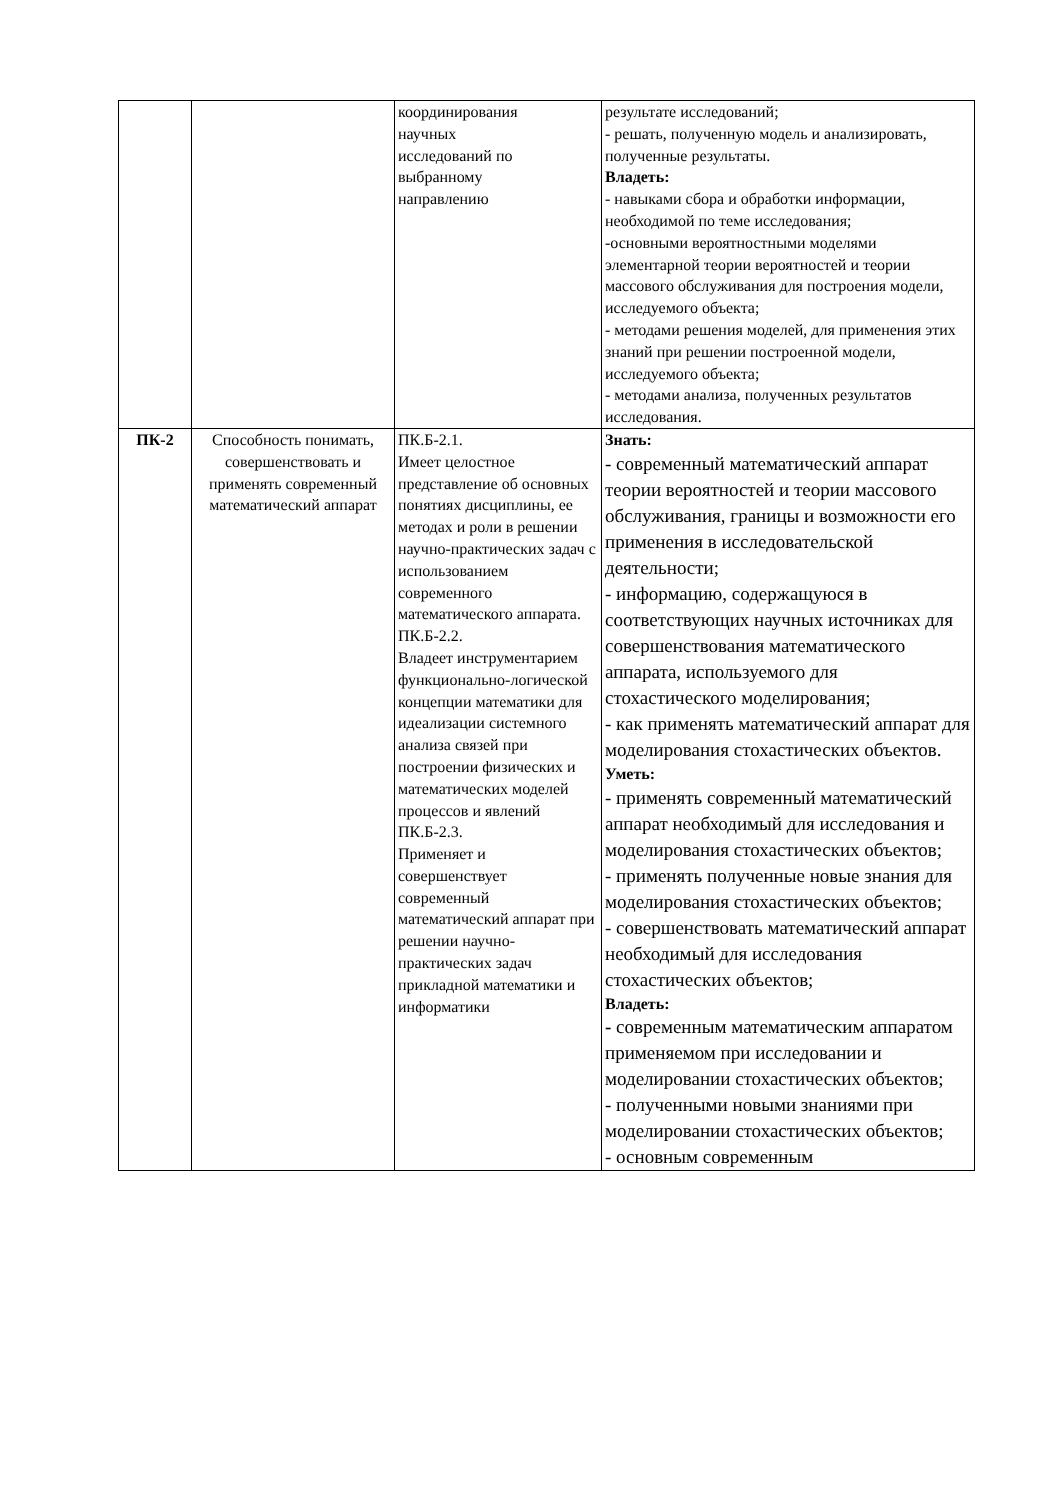| | | координирования научных исследований по выбранному направлению | результате исследований; - решать, полученную модель и анализировать, полученные результаты. Владеть: - навыками сбора и обработки информации, необходимой по теме исследования; -основными вероятностными моделями элементарной теории вероятностей и теории массового обслуживания для построения модели, исследуемого объекта; - методами решения моделей, для применения этих знаний при решении построенной модели, исследуемого объекта; - методами анализа, полученных результатов исследования. |
| ПК-2 | Способность понимать, совершенствовать и применять современный математический аппарат | ПК.Б-2.1. Имеет целостное представление об основных понятиях дисциплины, ее методах и роли в решении научно-практических задач с использованием современного математического аппарата. ПК.Б-2.2. Владеет инструментарием функционально-логической концепции математики для идеализации системного анализа связей при построении физических и математических моделей процессов и явлений ПК.Б-2.3. Применяет и совершенствует современный математический аппарат при решении научно-практических задач прикладной математики и информатики | Знать: - современный математический аппарат теории вероятностей и теории массового обслуживания, границы и возможности его применения в исследовательской деятельности; - информацию, содержащуюся в соответствующих научных источниках для совершенствования математического аппарата, используемого для стохастического моделирования; - как применять математический аппарат для моделирования стохастических объектов. Уметь: - применять современный математический аппарат необходимый для исследования и моделирования стохастических объектов; - применять полученные новые знания для моделирования стохастических объектов; - совершенствовать математический аппарат необходимый для исследования стохастических объектов; Владеть: - современным математическим аппаратом применяемом при исследовании и моделировании стохастических объектов; - полученными новыми знаниями при моделировании стохастических объектов; - основным современным |